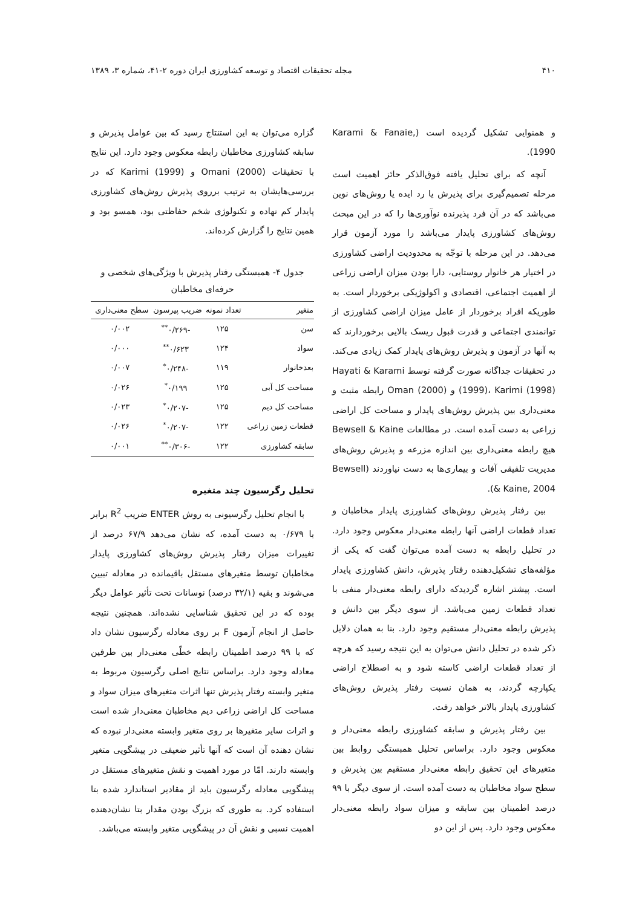۴۱۰ مجله تحقیقات اقتصاد و توسعه کشاورزی ایران دوره ۲-۴۱، شماره ۳، ۱۳۸۹
و همنوایی تشکیل گردیده است (Karami & Fanaie, 1990).
آنچه که برای تحلیل یافته فوق‌الذکر حائز اهمیت است مرحله تصمیم‌گیری برای پذیرش یا رد ایده یا روش‌های نوین می‌باشد که در آن فرد پذیرنده نوآوری‌ها را که در این مبحث روش‌های کشاورزی پایدار می‌باشد را مورد آزمون قرار می‌دهد. در این مرحله با توجّه به محدودیت اراضی کشاورزی در اختیار هر خانوار روستایی، دارا بودن میزان اراضی زراعی از اهمیت اجتماعی، اقتصادی و اکولوژیکی برخوردار است. به طوریکه افراد برخوردار از عامل میزان اراضی کشاورزی از توانمندی اجتماعی و قدرت قبول ریسک بالایی برخوردارند که به آنها در آزمون و پذیرش روش‌های پایدار کمک زیادی می‌کند. در تحقیقات جداگانه صورت گرفته توسط Hayati & Karami (1999)، Karimi (1998) و Oman (2000) رابطه مثبت و معنی‌داری بین پذیرش روش‌های پایدار و مساحت کل اراضی زراعی به دست آمده است. در مطالعات Bewsell & Kaine هیچ رابطه معنی‌داری بین اندازه مزرعه و پذیرش روش‌های مدیریت تلفیقی آفات و بیماری‌ها به دست نیاوردند (Bewsell & Kaine, 2004).
بین رفتار پذیرش روش‌های کشاورزی پایدار مخاطبان و تعداد قطعات اراضی آنها رابطه معنی‌دار معکوس وجود دارد. در تحلیل رابطه به دست آمده می‌توان گفت که یکی از مؤلفه‌های تشکیل‌دهنده رفتار پذیرش، دانش کشاورزی پایدار است. پیشتر اشاره گردیدکه دارای رابطه معنی‌دار منفی با تعداد قطعات زمین می‌باشد. از سوی دیگر بین دانش و پذیرش رابطه معنی‌دار مستقیم وجود دارد. بنا به همان دلایل ذکر شده در تحلیل دانش می‌توان به این نتیجه رسید که هرچه از تعداد قطعات اراضی کاسته شود و به اصطلاح اراضی یکپارچه گردند، به همان نسبت رفتار پذیرش روش‌های کشاورزی پایدار بالاتر خواهد رفت.
بین رفتار پذیرش و سابقه کشاورزی رابطه معنی‌دار و معکوس وجود دارد. براساس تحلیل همبستگی روابط بین متغیرهای این تحقیق رابطه معنی‌دار مستقیم بین پذیرش و سطح سواد مخاطبان به دست آمده است. از سوی دیگر با ۹۹ درصد اطمینان بین سابقه و میزان سواد رابطه معنی‌دار معکوس وجود دارد. پس از این دو
گزاره می‌توان به این استنتاج رسید که بین عوامل پذیرش و سابقه کشاورزی مخاطبان رابطه معکوس وجود دارد. این نتایج با تحقیقات Omani (2000) و Karimi (1999) که در بررسی‌هایشان به ترتیب برروی پذیرش روش‌های کشاورزی پایدار کم نهاده و تکنولوژی شخم حفاظتی بود، همسو بود و همین نتایج را گزارش کرده‌اند.
جدول ۴- همبستگی رفتار پذیرش با ویژگی‌های شخصی و حرفه‌ای مخاطبان
| متغیر | تعداد نمونه | ضریب پیرسون | سطح معنی‌داری |
| --- | --- | --- | --- |
| سن | ۱۲۵ | -۰/۲۶۹<sup>**</sup> | ۰/۰۰۲ |
| سواد | ۱۲۴ | ۰/۶۲۳<sup>**</sup> | ۰/۰۰۰ |
| بعدخانوار | ۱۱۹ | -۰/۲۴۸<sup>*</sup> | ۰/۰۰۷ |
| مساحت کل آبی | ۱۲۵ | ۰/۱۹۹<sup>*</sup> | ۰/۰۲۶ |
| مساحت کل دیم | ۱۲۵ | -۰/۲۰۷<sup>*</sup> | ۰/۰۲۳ |
| قطعات زمین زراعی | ۱۲۲ | -۰/۲۰۷<sup>*</sup> | ۰/۰۲۶ |
| سابقه کشاورزی | ۱۲۲ | -۰/۳۰۶<sup>**</sup> | ۰/۰۰۱ |
تحلیل رگرسیون چند متغیره
با انجام تحلیل رگرسیونی به روش ENTER ضریب R<sup>2</sup> برابر با ۰/۶۷۹ به دست آمده، که نشان می‌دهد ۶۷/۹ درصد از تغییرات میزان رفتار پذیرش روش‌های کشاورزی پایدار مخاطبان توسط متغیرهای مستقل باقیمانده در معادله تبیین می‌شوند و بقیه (۳۲/۱ درصد) نوسانات تحت تأثیر عوامل دیگر بوده که در این تحقیق شناسایی نشده‌اند. همچنین نتیجه حاصل از انجام آزمون F بر روی معادله رگرسیون نشان داد که با ۹۹ درصد اطمینان رابطه خطّی معنی‌دار بین طرفین معادله وجود دارد. براساس نتایج اصلی رگرسیون مربوط به متغیر وابسته رفتار پذیرش تنها اثرات متغیرهای میزان سواد و مساحت کل اراضی زراعی دیم مخاطبان معنی‌دار شده است و اثرات سایر متغیرها بر روی متغیر وابسته معنی‌دار نبوده که نشان دهنده آن است که آنها تأثیر ضعیفی در پیشگویی متغیر وابسته دارند. امّا در مورد اهمیت و نقش متغیرهای مستقل در پیشگویی معادله رگرسیون باید از مقادیر استاندارد شده بتا استفاده کرد. به طوری که بزرگ بودن مقدار بتا نشان‌دهنده اهمیت نسبی و نقش آن در پیشگویی متغیر وابسته می‌باشد.